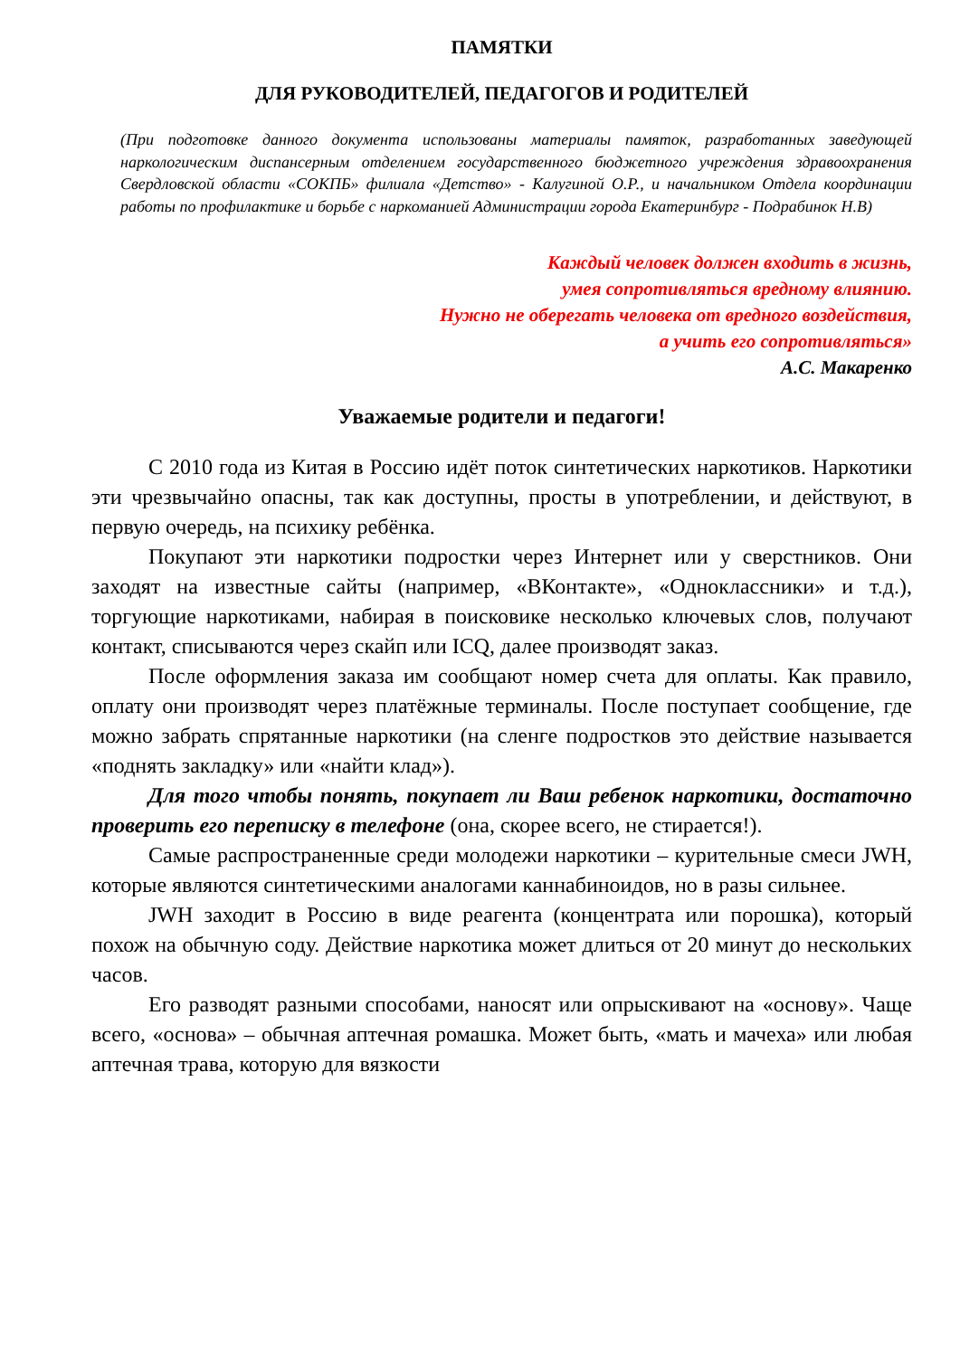ПАМЯТКИ
ДЛЯ РУКОВОДИТЕЛЕЙ, ПЕДАГОГОВ И РОДИТЕЛЕЙ
(При подготовке данного документа использованы материалы памяток, разработанных заведующей наркологическим диспансерным отделением государственного бюджетного учреждения здравоохранения Свердловской области «СОКПБ» филиала «Детство» - Калугиной О.Р., и начальником Отдела координации работы по профилактике и борьбе с наркоманией Администрации города Екатеринбург - Подрабинок Н.В)
Каждый человек должен входить в жизнь,
умея сопротивляться вредному влиянию.
Нужно не оберегать человека от вредного воздействия,
а учить его сопротивляться»
А.С. Макаренко
Уважаемые родители и педагоги!
С 2010 года из Китая в Россию идёт поток синтетических наркотиков. Наркотики эти чрезвычайно опасны, так как доступны, просты в употреблении, и действуют, в первую очередь, на психику ребёнка.
Покупают эти наркотики подростки через Интернет или у сверстников. Они заходят на известные сайты (например, «ВКонтакте», «Одноклассники» и т.д.), торгующие наркотиками, набирая в поисковике несколько ключевых слов, получают контакт, списываются через скайп или ICQ, далее производят заказ.
После оформления заказа им сообщают номер счета для оплаты. Как правило, оплату они производят через платёжные терминалы. После поступает сообщение, где можно забрать спрятанные наркотики (на сленге подростков это действие называется «поднять закладку» или «найти клад»).
Для того чтобы понять, покупает ли Ваш ребенок наркотики, достаточно проверить его переписку в телефоне (она, скорее всего, не стирается!).
Самые распространенные среди молодежи наркотики – курительные смеси JWH, которые являются синтетическими аналогами каннабиноидов, но в разы сильнее.
JWH заходит в Россию в виде реагента (концентрата или порошка), который похож на обычную соду. Действие наркотика может длиться от 20 минут до нескольких часов.
Его разводят разными способами, наносят или опрыскивают на «основу». Чаще всего, «основа» – обычная аптечная ромашка. Может быть, «мать и мачеха» или любая аптечная трава, которую для вязкости